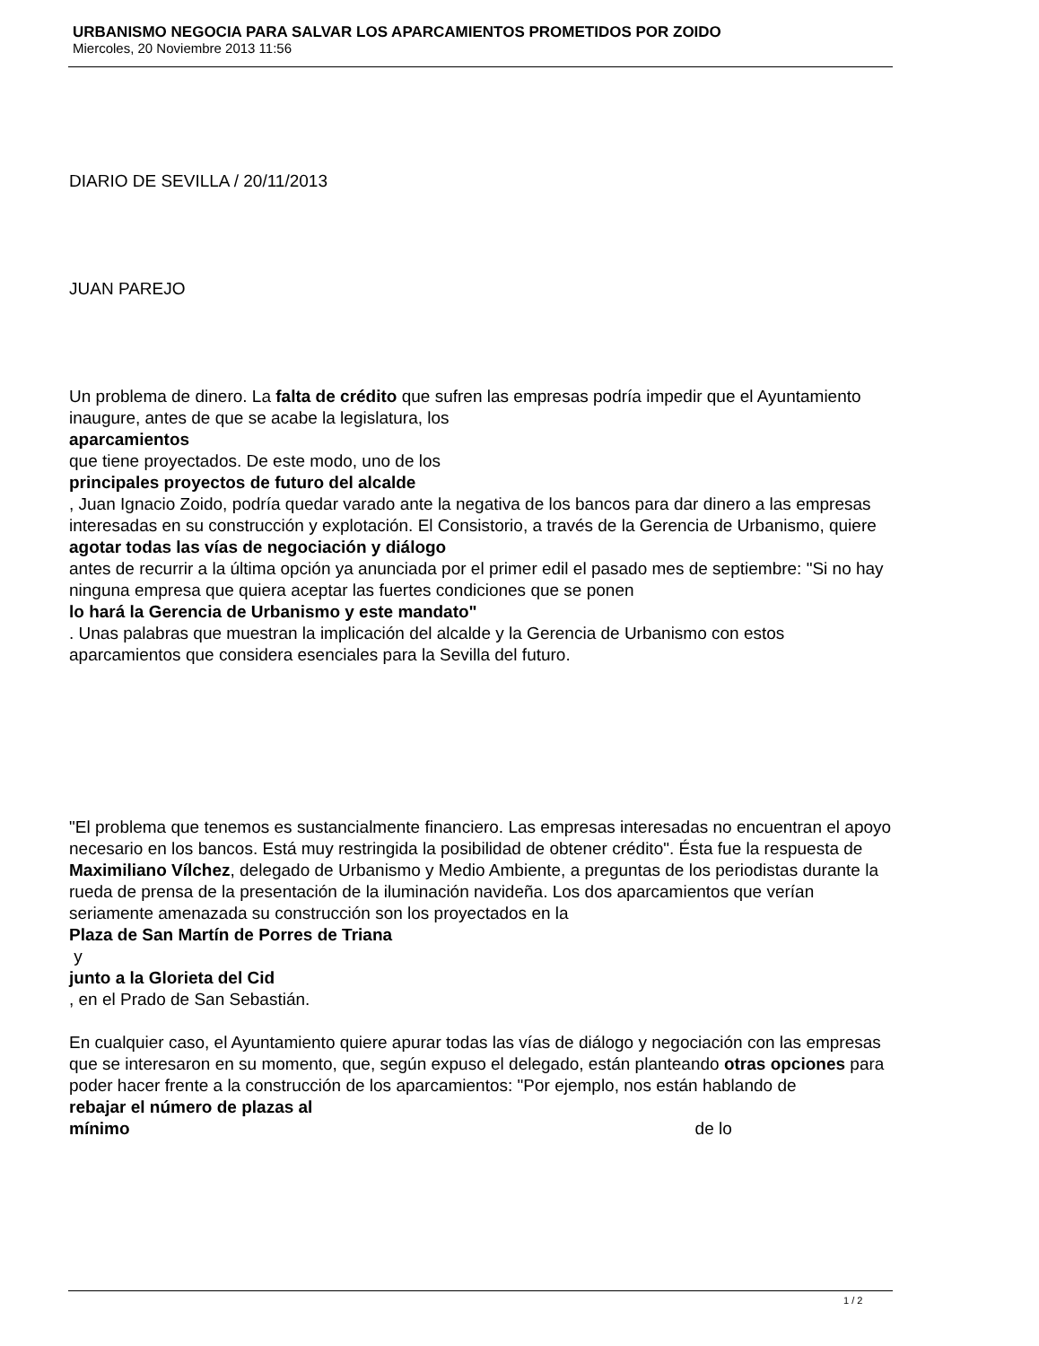URBANISMO NEGOCIA PARA SALVAR LOS APARCAMIENTOS PROMETIDOS POR ZOIDO
Miercoles, 20 Noviembre 2013 11:56
DIARIO DE SEVILLA / 20/11/2013
JUAN PAREJO
Un problema de dinero. La falta de crédito que sufren las empresas podría impedir que el Ayuntamiento inaugure, antes de que se acabe la legislatura, los
aparcamientos
que tiene proyectados. De este modo, uno de los
principales proyectos de futuro del alcalde
, Juan Ignacio Zoido, podría quedar varado ante la negativa de los bancos para dar dinero a las empresas interesadas en su construcción y explotación. El Consistorio, a través de la Gerencia de Urbanismo, quiere
agotar todas las vías de negociación y diálogo
antes de recurrir a la última opción ya anunciada por el primer edil el pasado mes de septiembre: "Si no hay ninguna empresa que quiera aceptar las fuertes condiciones que se ponen
lo hará la Gerencia de Urbanismo y este mandato"
. Unas palabras que muestran la implicación del alcalde y la Gerencia de Urbanismo con estos aparcamientos que considera esenciales para la Sevilla del futuro.
"El problema que tenemos es sustancialmente financiero. Las empresas interesadas no encuentran el apoyo necesario en los bancos. Está muy restringida la posibilidad de obtener crédito". Ésta fue la respuesta de Maximiliano Vílchez, delegado de Urbanismo y Medio Ambiente, a preguntas de los periodistas durante la rueda de prensa de la presentación de la iluminación navideña. Los dos aparcamientos que verían seriamente amenazada su construcción son los proyectados en la
Plaza de San Martín de Porres de Triana
y
junto a la Glorieta del Cid
, en el Prado de San Sebastián.
En cualquier caso, el Ayuntamiento quiere apurar todas las vías de diálogo y negociación con las empresas que se interesaron en su momento, que, según expuso el delegado, están planteando otras opciones para poder hacer frente a la construcción de los aparcamientos: "Por ejemplo, nos están hablando de rebajar el número de plazas al mínimo de lo
1 / 2